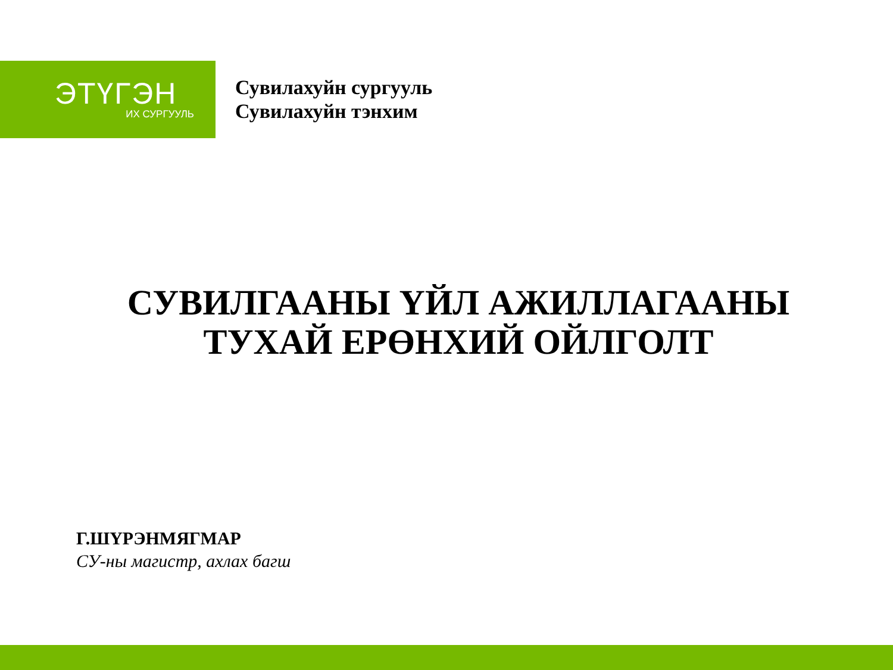ЭТҮГЭН
ИХ СУРГУУЛЬ
Сувилахуйн сургууль
Сувилахуйн тэнхим
СУВИЛГААНЫ ҮЙЛ АЖИЛЛАГААНЫ
ТУХАЙ ЕРӨНХИЙ ОЙЛГОЛТ
Г.ШҮРЭНМЯГМАР
СУ-ны магистр, ахлах багш